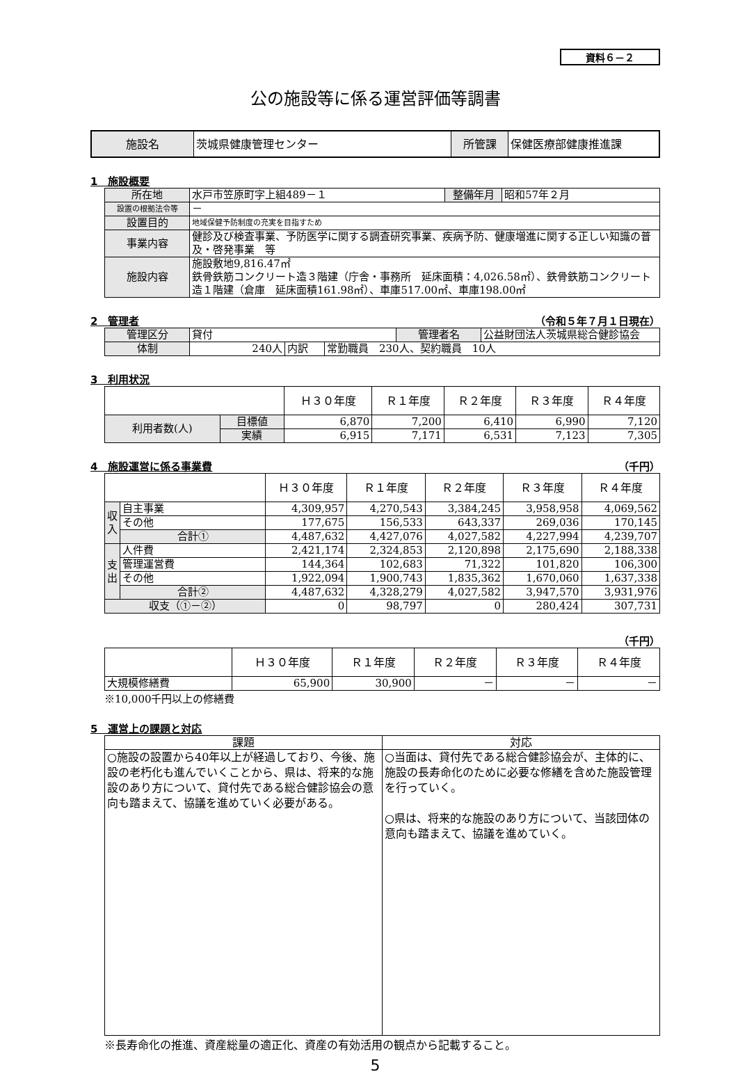資料６－２
公の施設等に係る運営評価等調書
| 施設名 | 茨城県健康管理センター | 所管課 | 保健医療部健康推進課 |
1　施設概要
| 所在地 | 水戸市笠原町字上組489－１ | 整備年月 | 昭和57年２月 |
| 設置の根拠法令等 | － | | |
| 設置目的 | 地域保健予防制度の充実を目指すため | | |
| 事業内容 | 健診及び検査事業、予防医学に関する調査研究事業、疾病予防、健康増進に関する正しい知識の普及・啓発事業 等 | | |
| 施設内容 | 施設敷地9,816.47㎡ 鉄骨鉄筋コンクリート造３階建（庁舎・事務所 延床面積：4,026.58㎡）、鉄骨鉄筋コンクリート造１階建（倉庫 延床面積161.98㎡）、車庫517.00㎡、車庫198.00㎡ | | |
2　管理者 （令和５年７月１日現在）
| 管理区分 | 貸付 | | | 管理者名 | 公益財団法人茨城県総合健診協会 |
| 体制 | 240人 | 内訳 | 常勤職員 230人、契約職員 10人 | | |
3　利用状況
| | | Ｈ３０年度 | Ｒ１年度 | Ｒ２年度 | Ｒ３年度 | Ｒ４年度 |
| --- | --- | --- | --- | --- | --- | --- |
| 利用者数(人) | 目標値 | 6,870 | 7,200 | 6,410 | 6,990 | 7,120 |
| | 実績 | 6,915 | 7,171 | 6,531 | 7,123 | 7,305 |
4　施設運営に係る事業費 （千円）
| | | Ｈ３０年度 | Ｒ１年度 | Ｒ２年度 | Ｒ３年度 | Ｒ４年度 |
| --- | --- | --- | --- | --- | --- | --- |
| 収入 | 自主事業 | 4,309,957 | 4,270,543 | 3,384,245 | 3,958,958 | 4,069,562 |
| | その他 | 177,675 | 156,533 | 643,337 | 269,036 | 170,145 |
| | 合計① | 4,487,632 | 4,427,076 | 4,027,582 | 4,227,994 | 4,239,707 |
| 支出 | 人件費 | 2,421,174 | 2,324,853 | 2,120,898 | 2,175,690 | 2,188,338 |
| | 管理運営費 | 144,364 | 102,683 | 71,322 | 101,820 | 106,300 |
| | その他 | 1,922,094 | 1,900,743 | 1,835,362 | 1,670,060 | 1,637,338 |
| | 合計② | 4,487,632 | 4,328,279 | 4,027,582 | 3,947,570 | 3,931,976 |
| 収支（①－②） | | 0 | 98,797 | 0 | 280,424 | 307,731 |
（千円）
| | Ｈ３０年度 | Ｒ１年度 | Ｒ２年度 | Ｒ３年度 | Ｒ４年度 |
| --- | --- | --- | --- | --- | --- |
| 大規模修繕費 | 65,900 | 30,900 | － | － | － |
※10,000千円以上の修繕費
5　運営上の課題と対応
| 課題 | 対応 |
| ○施設の設置から40年以上が経過しており、今後、施設の老朽化も進んでいくことから、県は、将来的な施設のあり方について、貸付先である総合健診協会の意向も踏まえて、協議を進めていく必要がある。 | ○当面は、貸付先である総合健診協会が、主体的に、施設の長寿命化のために必要な修繕を含めた施設管理を行っていく。 ○県は、将来的な施設のあり方について、当該団体の意向も踏まえて、協議を進めていく。 |
※長寿命化の推進、資産総量の適正化、資産の有効活用の観点から記載すること。
5